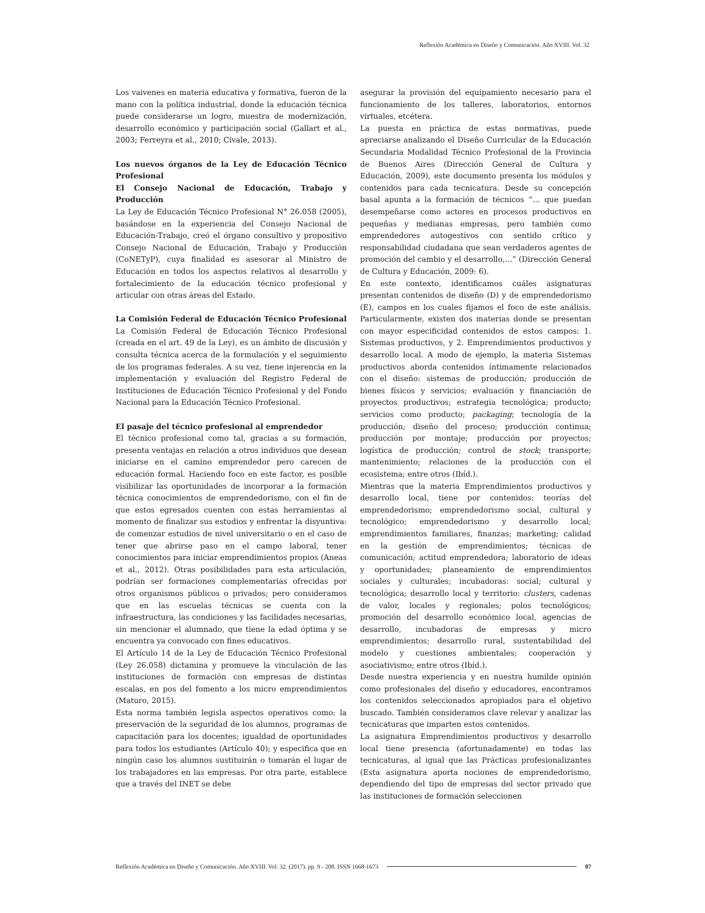Reflexión Académica en Diseño y Comunicación. Año XVIII. Vol. 32
Los vaivenes en materia educativa y formativa, fueron de la mano con la política industrial, donde la educación técnica puede considerarse un logro, muestra de modernización, desarrollo económico y participación social (Gallart et al., 2003; Ferreyra et al., 2010; Civale, 2013).
Los nuevos órganos de la Ley de Educación Técnico Profesional
El Consejo Nacional de Educación, Trabajo y Producción
La Ley de Educación Técnico Profesional N° 26.058 (2005), basándose en la experiencia del Consejo Nacional de Educación-Trabajo, creó el órgano consultivo y propositivo Consejo Nacional de Educación, Trabajo y Producción (CoNETyP), cuya finalidad es asesorar al Ministro de Educación en todos los aspectos relativos al desarrollo y fortalecimiento de la educación técnico profesional y articular con otras áreas del Estado.
La Comisión Federal de Educación Técnico Profesional
La Comisión Federal de Educación Técnico Profesional (creada en el art. 49 de la Ley), es un ámbito de discusión y consulta técnica acerca de la formulación y el seguimiento de los programas federales. A su vez, tiene injerencia en la implementación y evaluación del Registro Federal de Instituciones de Educación Técnico Profesional y del Fondo Nacional para la Educación Técnico Profesional.
El pasaje del técnico profesional al emprendedor
El técnico profesional como tal, gracias a su formación, presenta ventajas en relación a otros individuos que desean iniciarse en el camino emprendedor pero carecen de educación formal. Haciendo foco en este factor, es posible visibilizar las oportunidades de incorporar a la formación técnica conocimientos de emprendedorismo, con el fin de que estos egresados cuenten con estas herramientas al momento de finalizar sus estudios y enfrentar la disyuntiva: de comenzar estudios de nivel universitario o en el caso de tener que abrirse paso en el campo laboral, tener conocimientos para iniciar emprendimientos propios (Aneas et al., 2012). Otras posibilidades para esta articulación, podrían ser formaciones complementarias ofrecidas por otros organismos públicos o privados; pero consideramos que en las escuelas técnicas se cuenta con la infraestructura, las condiciones y las facilidades necesarias, sin mencionar el alumnado, que tiene la edad óptima y se encuentra ya convocado con fines educativos.
El Artículo 14 de la Ley de Educación Técnico Profesional (Ley 26.058) dictamina y promueve la vinculación de las instituciones de formación con empresas de distintas escalas, en pos del fomento a los micro emprendimientos (Maturo, 2015).
Esta norma también legisla aspectos operativos como: la preservación de la seguridad de los alumnos, programas de capacitación para los docentes; igualdad de oportunidades para todos los estudiantes (Artículo 40); y especifica que en ningún caso los alumnos sustituirán o tomarán el lugar de los trabajadores en las empresas. Por otra parte, establece que a través del INET se debe
asegurar la provisión del equipamiento necesario para el funcionamiento de los talleres, laboratorios, entornos virtuales, etcétera.
La puesta en práctica de estas normativas, puede apreciarse analizando el Diseño Curricular de la Educación Secundaria Modalidad Técnico Profesional de la Provincia de Buenos Aires (Dirección General de Cultura y Educación, 2009), este documento presenta los módulos y contenidos para cada tecnicatura. Desde su concepción basal apunta a la formación de técnicos “… que puedan desempeñarse como actores en procesos productivos en pequeñas y medianas empresas, pero también como emprendedores autogestivos con sentido crítico y responsabilidad ciudadana que sean verdaderos agentes de promoción del cambio y el desarrollo,…” (Dirección General de Cultura y Educación, 2009: 6).
En este contexto, identificamos cuáles asignaturas presentan contenidos de diseño (D) y de emprendedorismo (E), campos en los cuales fijamos el foco de este análisis. Particularmente, existen dos materias donde se presentan con mayor especificidad contenidos de estos campos: 1. Sistemas productivos, y 2. Emprendimientos productivos y desarrollo local. A modo de ejemplo, la materia Sistemas productivos aborda contenidos íntimamente relacionados con el diseño: sistemas de producción; producción de bienes físicos y servicios; evaluación y financiación de proyectos productivos; estrategia tecnológica; producto; servicios como producto; packaging; tecnología de la producción; diseño del proceso; producción continua; producción por montaje; producción por proyectos; logística de producción; control de stock; transporte; mantenimiento; relaciones de la producción con el ecosistema; entre otros (Ibíd.).
Mientras que la materia Emprendimientos productivos y desarrollo local, tiene por contenidos: teorías del emprendedorismo; emprendedorismo social, cultural y tecnológico; emprendedorismo y desarrollo local; emprendimientos familiares, finanzas; marketing; calidad en la gestión de emprendimientos; técnicas de comunicación; actitud emprendedora; laboratorio de ideas y oportunidades; planeamiento de emprendimientos sociales y culturales; incubadoras: social; cultural y tecnológica; desarrollo local y territorio: clusters, cadenas de valor, locales y regionales; polos tecnológicos; promoción del desarrollo económico local, agencias de desarrollo, incubadoras de empresas y micro emprendimientos; desarrollo rural, sustentabilidad del modelo y cuestiones ambientales; cooperación y asociativismo; entre otros (Ibíd.).
Desde nuestra experiencia y en nuestra humilde opinión como profesionales del diseño y educadores, encontramos los contenidos seleccionados apropiados para el objetivo buscado. También consideramos clave relevar y analizar las tecnicaturas que imparten estos contenidos.
La asignatura Emprendimientos productivos y desarrollo local tiene presencia (afortunadamente) en todas las tecnicaturas, al igual que las Prácticas profesionalizantes (Esta asignatura aporta nociones de emprendedorismo, dependiendo del tipo de empresas del sector privado que las instituciones de formación seleccionen
Reflexión Académica en Diseño y Comunicación. Año XVIII. Vol. 32. (2017). pp. 9 - 208. ISSN 1668-1673 87